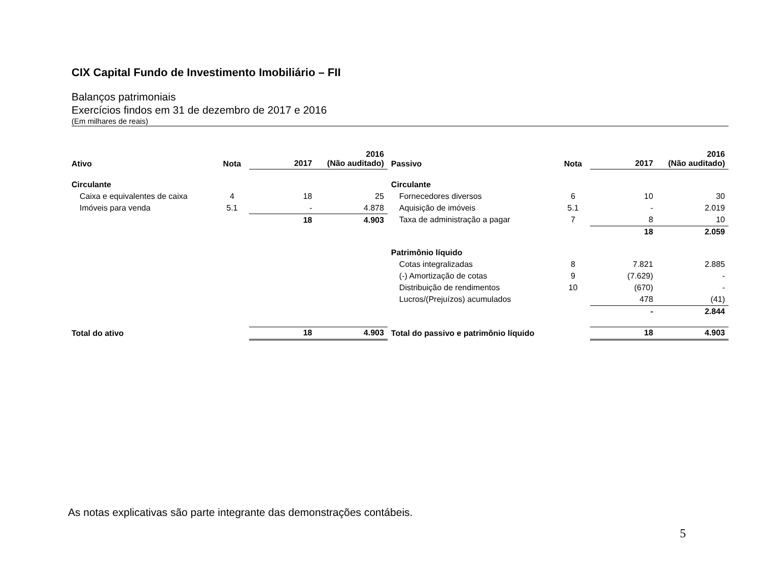CIX Capital Fundo de Investimento Imobiliário – FII
Balanços patrimoniais
Exercícios findos em 31 de dezembro de 2017 e 2016
(Em milhares de reais)
| Ativo | Nota | 2017 | 2016 (Não auditado) | Passivo | Nota | 2017 | 2016 (Não auditado) |
| --- | --- | --- | --- | --- | --- | --- | --- |
| Circulante | | | | Circulante | | | |
| Caixa e equivalentes de caixa | 4 | 18 | 25 | Fornecedores diversos | 6 | 10 | 30 |
| Imóveis para venda | 5.1 | - | 4.878 | Aquisição de imóveis | 5.1 | - | 2.019 |
| | | 18 | 4.903 | Taxa de administração a pagar | 7 | 8 | 10 |
| | | | | | | 18 | 2.059 |
| | | | | Patrimônio líquido | | | |
| | | | | Cotas integralizadas | 8 | 7.821 | 2.885 |
| | | | | (-) Amortização de cotas | 9 | (7.629) | - |
| | | | | Distribuição de rendimentos | 10 | (670) | - |
| | | | | Lucros/(Prejuízos) acumulados | | 478 | (41) |
| | | | | | | - | 2.844 |
| Total do ativo | | 18 | 4.903 | Total do passivo e patrimônio líquido | | 18 | 4.903 |
As notas explicativas são parte integrante das demonstrações contábeis.
5